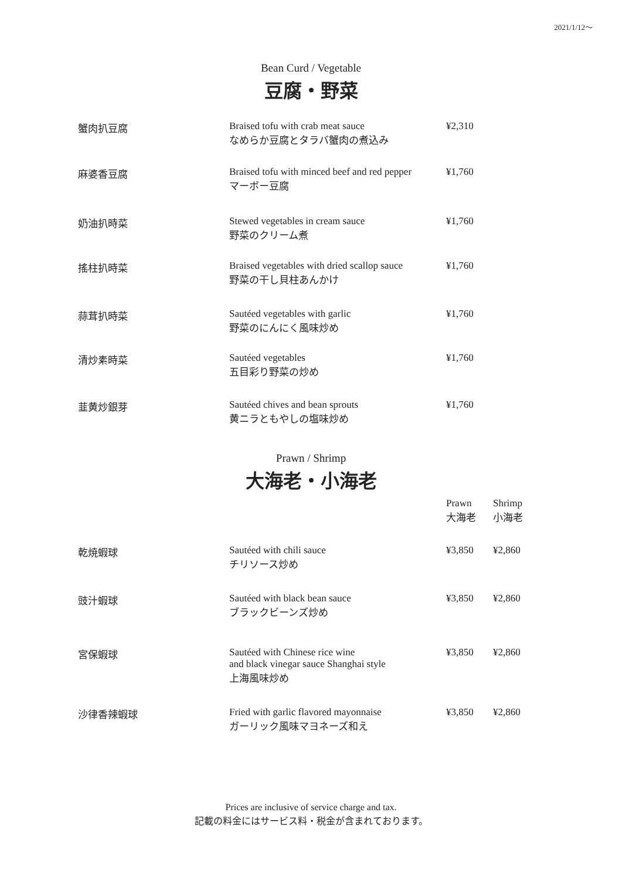2021/1/12〜
Bean Curd / Vegetable
豆腐・野菜
| 蟹肉扒豆腐 | Braised tofu with crab meat sauce なめらか豆腐とタラバ蟹肉の煮込み | ¥2,310 |
| 麻婆香豆腐 | Braised tofu with minced beef and red pepper マーボー豆腐 | ¥1,760 |
| 奶油扒時菜 | Stewed vegetables in cream sauce 野菜のクリーム煮 | ¥1,760 |
| 搖柱扒時菜 | Braised vegetables with dried scallop sauce 野菜の干し貝柱あんかけ | ¥1,760 |
| 蒜茸扒時菜 | Sautéed vegetables with garlic 野菜のにんにく風味炒め | ¥1,760 |
| 清炒素時菜 | Sautéed vegetables 五目彩り野菜の炒め | ¥1,760 |
| 韮黄炒銀芽 | Sautéed chives and bean sprouts 黄ニラともやしの塩味炒め | ¥1,760 |
Prawn / Shrimp
大海老・小海老
| | | Prawn 大海老 | Shrimp 小海老 |
| 乾焼蝦球 | Sautéed with chili sauce チリソース炒め | ¥3,850 | ¥2,860 |
| 豉汁蝦球 | Sautéed with black bean sauce ブラックビーンズ炒め | ¥3,850 | ¥2,860 |
| 宮保蝦球 | Sautéed with Chinese rice wine and black vinegar sauce Shanghai style 上海風味炒め | ¥3,850 | ¥2,860 |
| 沙律香辣蝦球 | Fried with garlic flavored mayonnaise ガーリック風味マヨネーズ和え | ¥3,850 | ¥2,860 |
Prices are inclusive of service charge and tax.
記載の料金にはサービス料・税金が含まれております。